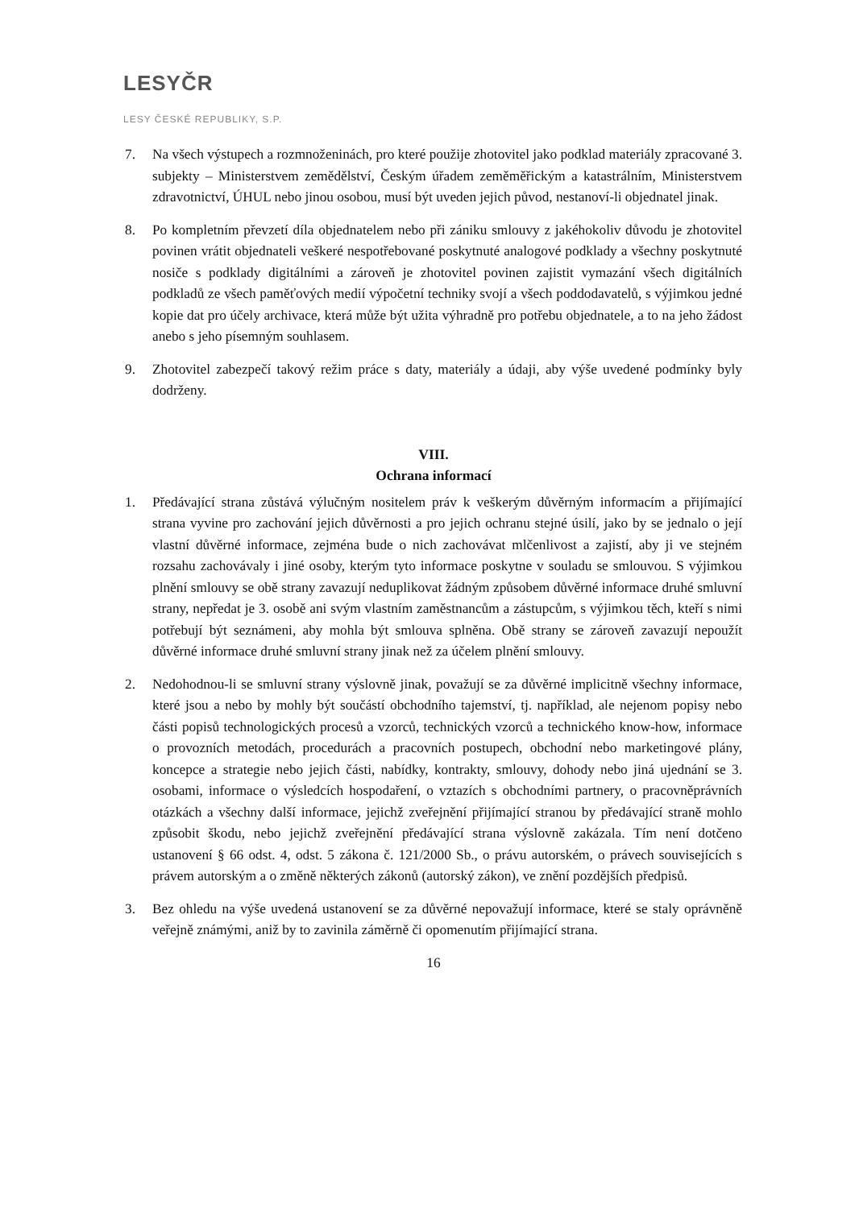LESYČR
LESY ČESKÉ REPUBLIKY, S.P.
7. Na všech výstupech a rozmnoženinách, pro které použije zhotovitel jako podklad materiály zpracované 3. subjekty – Ministerstvem zemědělství, Českým úřadem zeměměřickým a katastrálním, Ministerstvem zdravotnictví, ÚHUL nebo jinou osobou, musí být uveden jejich původ, nestanoví-li objednatel jinak.
8. Po kompletním převzetí díla objednatelem nebo při zániku smlouvy z jakéhokoliv důvodu je zhotovitel povinen vrátit objednateli veškeré nespotřebované poskytnuté analogové podklady a všechny poskytnuté nosiče s podklady digitálními a zároveň je zhotovitel povinen zajistit vymazání všech digitálních podkladů ze všech paměťových medií výpočetní techniky svojí a všech poddodavatelů, s výjimkou jedné kopie dat pro účely archivace, která může být užita výhradně pro potřebu objednatele, a to na jeho žádost anebo s jeho písemným souhlasem.
9. Zhotovitel zabezpečí takový režim práce s daty, materiály a údaji, aby výše uvedené podmínky byly dodrženy.
VIII.
Ochrana informací
1. Předávající strana zůstává výlučným nositelem práv k veškerým důvěrným informacím a přijímající strana vyvine pro zachování jejich důvěrnosti a pro jejich ochranu stejné úsilí, jako by se jednalo o její vlastní důvěrné informace, zejména bude o nich zachovávat mlčenlivost a zajistí, aby ji ve stejném rozsahu zachovávaly i jiné osoby, kterým tyto informace poskytne v souladu se smlouvou. S výjimkou plnění smlouvy se obě strany zavazují neduplikovat žádným způsobem důvěrné informace druhé smluvní strany, nepředat je 3. osobě ani svým vlastním zaměstnancům a zástupcům, s výjimkou těch, kteří s nimi potřebují být seznámeni, aby mohla být smlouva splněna. Obě strany se zároveň zavazují nepoužít důvěrné informace druhé smluvní strany jinak než za účelem plnění smlouvy.
2. Nedohodnou-li se smluvní strany výslovně jinak, považují se za důvěrné implicitně všechny informace, které jsou a nebo by mohly být součástí obchodního tajemství, tj. například, ale nejenom popisy nebo části popisů technologických procesů a vzorců, technických vzorců a technického know-how, informace o provozních metodách, procedurách a pracovních postupech, obchodní nebo marketingové plány, koncepce a strategie nebo jejich části, nabídky, kontrakty, smlouvy, dohody nebo jiná ujednání se 3. osobami, informace o výsledcích hospodaření, o vztazích s obchodními partnery, o pracovněprávních otázkách a všechny další informace, jejichž zveřejnění přijímající stranou by předávající straně mohlo způsobit škodu, nebo jejichž zveřejnění předávající strana výslovně zakázala. Tím není dotčeno ustanovení § 66 odst. 4, odst. 5 zákona č. 121/2000 Sb., o právu autorském, o právech souvisejících s právem autorským a o změně některých zákonů (autorský zákon), ve znění pozdějších předpisů.
3. Bez ohledu na výše uvedená ustanovení se za důvěrné nepovažují informace, které se staly oprávněně veřejně známými, aniž by to zavinila záměrně či opomenutím přijímající strana.
16